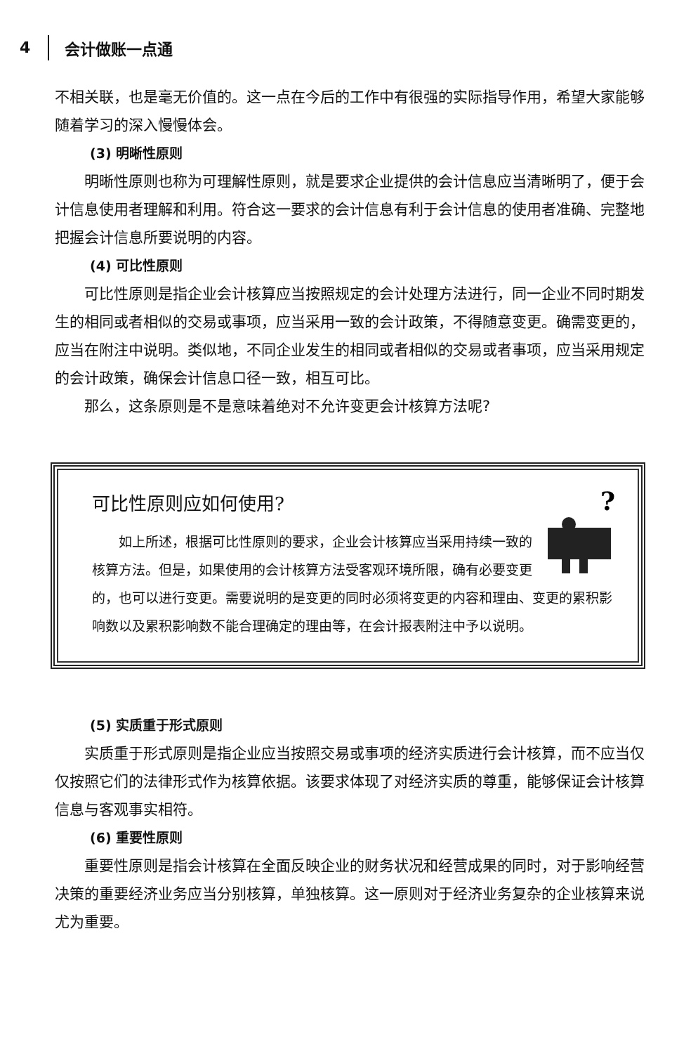4 会计做账一点通
不相关联，也是毫无价值的。这一点在今后的工作中有很强的实际指导作用，希望大家能够随着学习的深入慢慢体会。
(3) 明晰性原则
明晰性原则也称为可理解性原则，就是要求企业提供的会计信息应当清晰明了，便于会计信息使用者理解和利用。符合这一要求的会计信息有利于会计信息的使用者准确、完整地把握会计信息所要说明的内容。
(4) 可比性原则
可比性原则是指企业会计核算应当按照规定的会计处理方法进行，同一企业不同时期发生的相同或者相似的交易或事项，应当采用一致的会计政策，不得随意变更。确需变更的，应当在附注中说明。类似地，不同企业发生的相同或者相似的交易或者事项，应当采用规定的会计政策，确保会计信息口径一致，相互可比。
那么，这条原则是不是意味着绝对不允许变更会计核算方法呢?
可比性原则应如何使用?
?
如上所述，根据可比性原则的要求，企业会计核算应当采用持续一致的核算方法。但是，如果使用的会计核算方法受客观环境所限，确有必要变更的，也可以进行变更。需要说明的是变更的同时必须将变更的内容和理由、变更的累积影响数以及累积影响数不能合理确定的理由等，在会计报表附注中予以说明。
(5) 实质重于形式原则
实质重于形式原则是指企业应当按照交易或事项的经济实质进行会计核算，而不应当仅仅按照它们的法律形式作为核算依据。该要求体现了对经济实质的尊重，能够保证会计核算信息与客观事实相符。
(6) 重要性原则
重要性原则是指会计核算在全面反映企业的财务状况和经营成果的同时，对于影响经营决策的重要经济业务应当分别核算，单独核算。这一原则对于经济业务复杂的企业核算来说尤为重要。